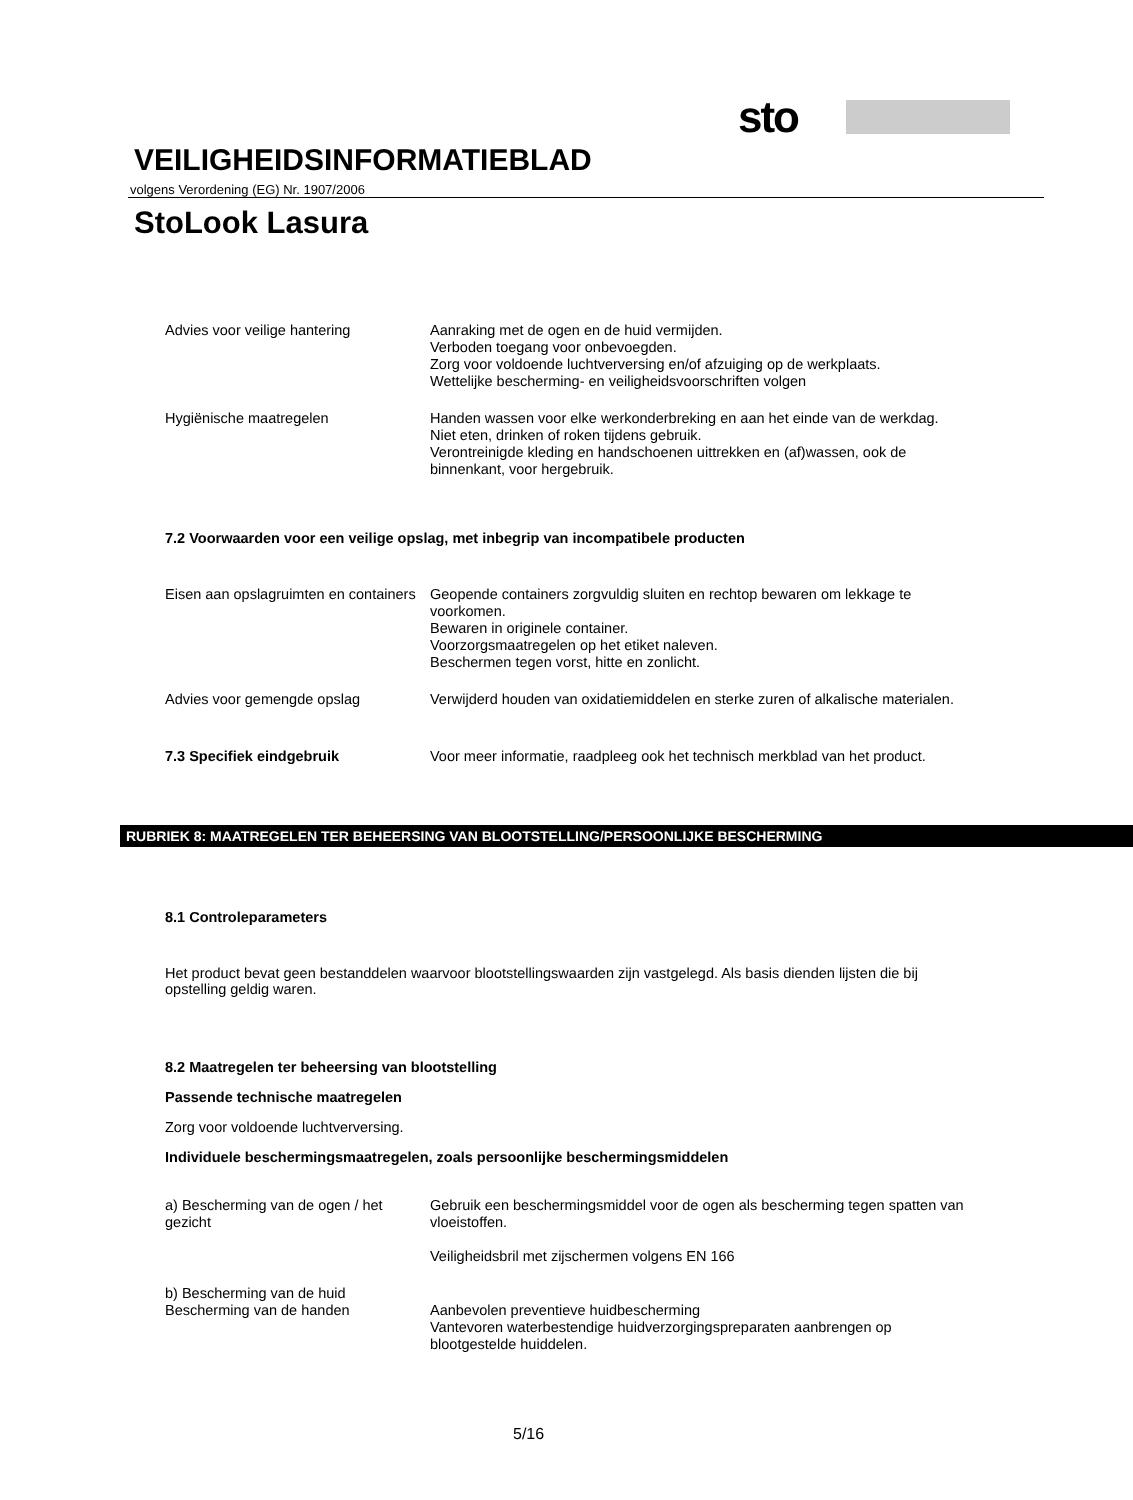sto
VEILIGHEIDSINFORMATIEBLAD
volgens Verordening (EG) Nr. 1907/2006
StoLook Lasura
Advies voor veilige hantering Aanraking met de ogen en de huid vermijden.
Verboden toegang voor onbevoegden.
Zorg voor voldoende luchtverversing en/of afzuiging op de werkplaats.
Wettelijke bescherming- en veiligheidsvoorschriften volgen
Hygiënische maatregelen Handen wassen voor elke werkonderbreking en aan het einde van de werkdag.
Niet eten, drinken of roken tijdens gebruik.
Verontreinigde kleding en handschoenen uittrekken en (af)wassen, ook de binnenkant, voor hergebruik.
7.2 Voorwaarden voor een veilige opslag, met inbegrip van incompatibele producten
Eisen aan opslagruimten en containers
Geopende containers zorgvuldig sluiten en rechtop bewaren om lekkage te voorkomen.
Bewaren in originele container.
Voorzorgsmaatregelen op het etiket naleven.
Beschermen tegen vorst, hitte en zonlicht.
Advies voor gemengde opslag Verwijderd houden van oxidatiemiddelen en sterke zuren of alkalische materialen.
7.3 Specifiek eindgebruik Voor meer informatie, raadpleeg ook het technisch merkblad van het product.
RUBRIEK 8: MAATREGELEN TER BEHEERSING VAN BLOOTSTELLING/PERSOONLIJKE BESCHERMING
8.1 Controleparameters
Het product bevat geen bestanddelen waarvoor blootstellingswaarden zijn vastgelegd. Als basis dienden lijsten die bij opstelling geldig waren.
8.2 Maatregelen ter beheersing van blootstelling
Passende technische maatregelen
Zorg voor voldoende luchtverversing.
Individuele beschermingsmaatregelen, zoals persoonlijke beschermingsmiddelen
a) Bescherming van de ogen / het gezicht
Gebruik een beschermingsmiddel voor de ogen als bescherming tegen spatten van vloeistoffen.
Veiligheidsbril met zijschermen volgens EN 166
b) Bescherming van de huid
Bescherming van de handen
Aanbevolen preventieve huidbescherming
Vantevoren waterbestendige huidverzorgingspreparaten aanbrengen op blootgestelde huiddelen.
5/16